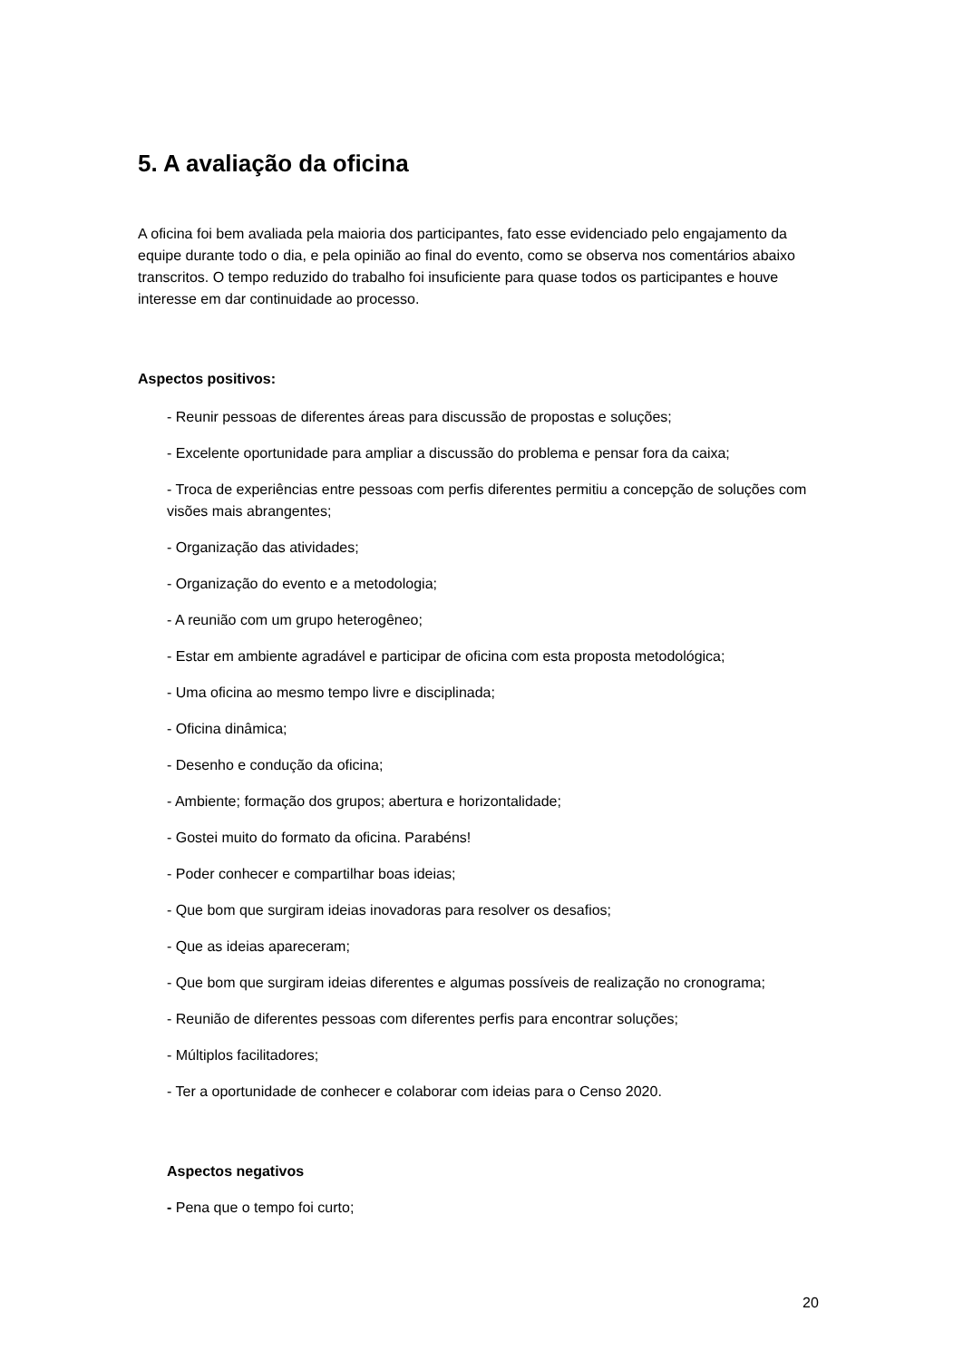5. A avaliação da oficina
A oficina foi bem avaliada pela maioria dos participantes, fato esse evidenciado pelo engajamento da equipe durante todo o dia, e pela opinião ao final do evento, como se observa nos comentários abaixo transcritos. O tempo reduzido do trabalho foi insuficiente para quase todos os participantes e houve interesse em dar continuidade ao processo.
Aspectos positivos:
- Reunir pessoas de diferentes áreas para discussão de propostas e soluções;
- Excelente oportunidade para ampliar a discussão do problema e pensar fora da caixa;
- Troca de experiências entre pessoas com perfis diferentes permitiu a concepção de soluções com visões mais abrangentes;
- Organização das atividades;
- Organização do evento e a metodologia;
- A reunião com um grupo heterogêneo;
- Estar em ambiente agradável e participar de oficina com esta proposta metodológica;
- Uma oficina ao mesmo tempo livre e disciplinada;
- Oficina dinâmica;
- Desenho e condução da oficina;
- Ambiente; formação dos grupos; abertura e horizontalidade;
- Gostei muito do formato da oficina. Parabéns!
- Poder conhecer e compartilhar boas ideias;
- Que bom que surgiram ideias inovadoras para resolver os desafios;
- Que as ideias apareceram;
- Que bom que surgiram ideias diferentes e algumas possíveis de realização no cronograma;
- Reunião de diferentes pessoas com diferentes perfis para encontrar soluções;
- Múltiplos facilitadores;
- Ter a oportunidade de conhecer e colaborar com ideias para o Censo 2020.
Aspectos negativos
- Pena que o tempo foi curto;
20